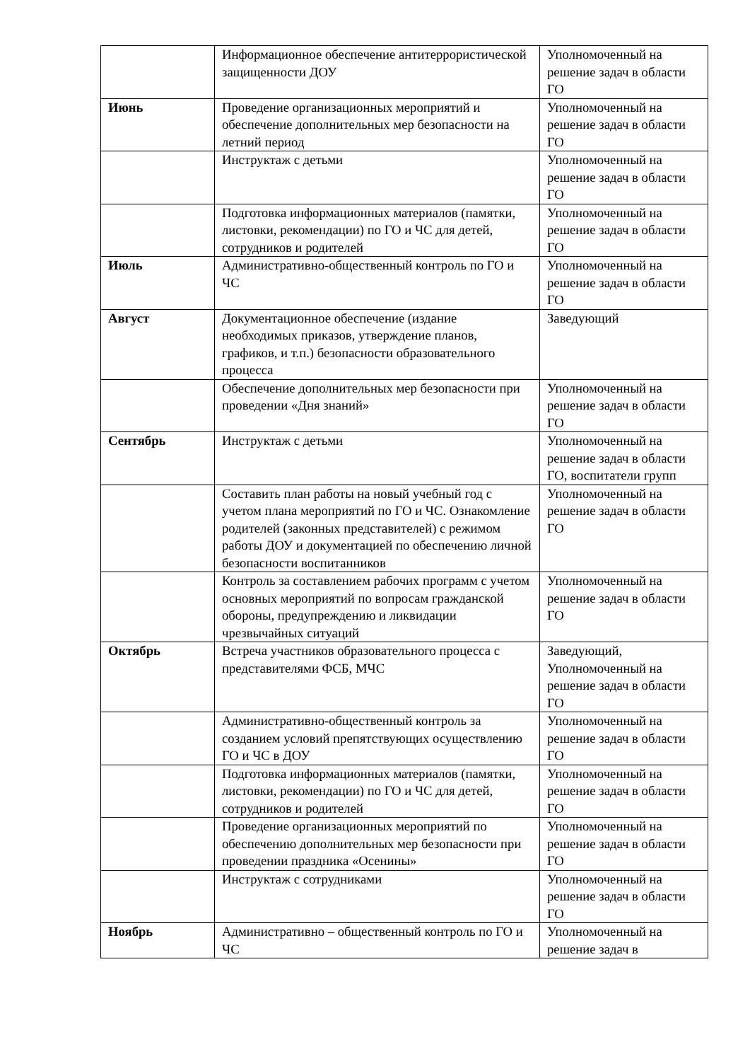| | Информационное обеспечение антитеррористической защищенности ДОУ | Уполномоченный на решение задач в области ГО |
| Июнь | Проведение организационных мероприятий и обеспечение дополнительных мер безопасности на летний период | Уполномоченный на решение задач в области ГО |
| | Инструктаж с детьми | Уполномоченный на решение задач в области ГО |
| | Подготовка информационных материалов (памятки, листовки, рекомендации) по ГО и ЧС для детей, сотрудников и родителей | Уполномоченный на решение задач в области ГО |
| Июль | Административно-общественный контроль по ГО и ЧС | Уполномоченный на решение задач в области ГО |
| Август | Документационное обеспечение (издание необходимых приказов, утверждение планов, графиков, и т.п.) безопасности образовательного процесса | Заведующий |
| | Обеспечение дополнительных мер безопасности при проведении «Дня знаний» | Уполномоченный на решение задач в области ГО |
| Сентябрь | Инструктаж с детьми | Уполномоченный на решение задач в области ГО, воспитатели групп |
| | Составить план работы на новый учебный год с учетом плана мероприятий по ГО и ЧС. Ознакомление родителей (законных представителей) с режимом работы ДОУ и документацией по обеспечению личной безопасности воспитанников | Уполномоченный на решение задач в области ГО |
| | Контроль за составлением рабочих программ с учетом основных мероприятий по вопросам гражданской обороны, предупреждению и ликвидации чрезвычайных ситуаций | Уполномоченный на решение задач в области ГО |
| Октябрь | Встреча участников образовательного процесса с представителями ФСБ, МЧС | Заведующий, Уполномоченный на решение задач в области ГО |
| | Административно-общественный контроль за созданием условий препятствующих осуществлению ГО и ЧС в ДОУ | Уполномоченный на решение задач в области ГО |
| | Подготовка информационных материалов (памятки, листовки, рекомендации) по ГО и ЧС для детей, сотрудников и родителей | Уполномоченный на решение задач в области ГО |
| | Проведение организационных мероприятий по обеспечению дополнительных мер безопасности при проведении праздника «Осенины» | Уполномоченный на решение задач в области ГО |
| | Инструктаж с сотрудниками | Уполномоченный на решение задач в области ГО |
| Ноябрь | Административно – общественный контроль по ГО и ЧС | Уполномоченный на решение задач в |